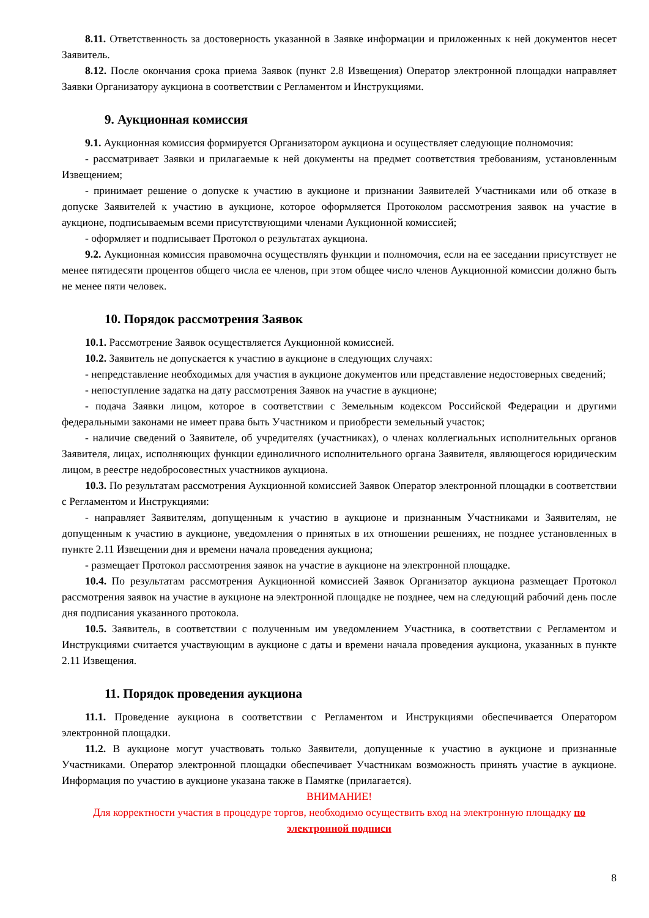8.11. Ответственность за достоверность указанной в Заявке информации и приложенных к ней документов несет Заявитель.
8.12. После окончания срока приема Заявок (пункт 2.8 Извещения) Оператор электронной площадки направляет Заявки Организатору аукциона в соответствии с Регламентом и Инструкциями.
9. Аукционная комиссия
9.1. Аукционная комиссия формируется Организатором аукциона и осуществляет следующие полномочия:
- рассматривает Заявки и прилагаемые к ней документы на предмет соответствия требованиям, установленным Извещением;
- принимает решение о допуске к участию в аукционе и признании Заявителей Участниками или об отказе в допуске Заявителей к участию в аукционе, которое оформляется Протоколом рассмотрения заявок на участие в аукционе, подписываемым всеми присутствующими членами Аукционной комиссией;
- оформляет и подписывает Протокол о результатах аукциона.
9.2. Аукционная комиссия правомочна осуществлять функции и полномочия, если на ее заседании присутствует не менее пятидесяти процентов общего числа ее членов, при этом общее число членов Аукционной комиссии должно быть не менее пяти человек.
10. Порядок рассмотрения Заявок
10.1. Рассмотрение Заявок осуществляется Аукционной комиссией.
10.2. Заявитель не допускается к участию в аукционе в следующих случаях:
- непредставление необходимых для участия в аукционе документов или представление недостоверных сведений;
- непоступление задатка на дату рассмотрения Заявок на участие в аукционе;
- подача Заявки лицом, которое в соответствии с Земельным кодексом Российской Федерации и другими федеральными законами не имеет права быть Участником и приобрести земельный участок;
- наличие сведений о Заявителе, об учредителях (участниках), о членах коллегиальных исполнительных органов Заявителя, лицах, исполняющих функции единоличного исполнительного органа Заявителя, являющегося юридическим лицом, в реестре недобросовестных участников аукциона.
10.3. По результатам рассмотрения Аукционной комиссией Заявок Оператор электронной площадки в соответствии с Регламентом и Инструкциями:
- направляет Заявителям, допущенным к участию в аукционе и признанным Участниками и Заявителям, не допущенным к участию в аукционе, уведомления о принятых в их отношении решениях, не позднее установленных в пункте 2.11 Извещении дня и времени начала проведения аукциона;
- размещает Протокол рассмотрения заявок на участие в аукционе на электронной площадке.
10.4. По результатам рассмотрения Аукционной комиссией Заявок Организатор аукциона размещает Протокол рассмотрения заявок на участие в аукционе на электронной площадке не позднее, чем на следующий рабочий день после дня подписания указанного протокола.
10.5. Заявитель, в соответствии с полученным им уведомлением Участника, в соответствии с Регламентом и Инструкциями считается участвующим в аукционе с даты и времени начала проведения аукциона, указанных в пункте 2.11 Извещения.
11. Порядок проведения аукциона
11.1. Проведение аукциона в соответствии с Регламентом и Инструкциями обеспечивается Оператором электронной площадки.
11.2. В аукционе могут участвовать только Заявители, допущенные к участию в аукционе и признанные Участниками. Оператор электронной площадки обеспечивает Участникам возможность принять участие в аукционе. Информация по участию в аукционе указана также в Памятке (прилагается).
ВНИМАНИЕ!
Для корректности участия в процедуре торгов, необходимо осуществить вход на электронную площадку по электронной подписи
8